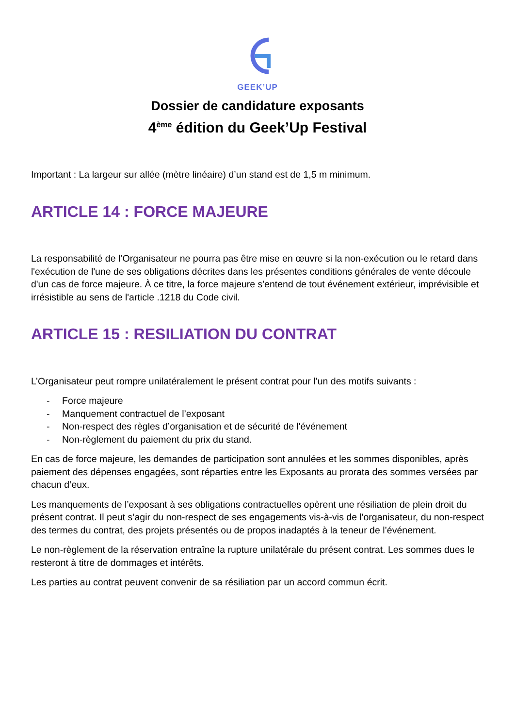GEEK’UP
Dossier de candidature exposants
4<sup>ème</sup> édition du Geek’Up Festival
Important : La largeur sur allée (mètre linéaire) d’un stand est de 1,5 m minimum.
ARTICLE 14 : FORCE MAJEURE
La responsabilité de l’Organisateur ne pourra pas être mise en œuvre si la non-exécution ou le retard dans l'exécution de l'une de ses obligations décrites dans les présentes conditions générales de vente découle d'un cas de force majeure. À ce titre, la force majeure s'entend de tout événement extérieur, imprévisible et irrésistible au sens de l'article .1218 du Code civil.
ARTICLE 15 : RESILIATION DU CONTRAT
L’Organisateur peut rompre unilatéralement le présent contrat pour l’un des motifs suivants :
- Force majeure
- Manquement contractuel de l’exposant
- Non-respect des règles d’organisation et de sécurité de l'événement
- Non-règlement du paiement du prix du stand.
En cas de force majeure, les demandes de participation sont annulées et les sommes disponibles, après paiement des dépenses engagées, sont réparties entre les Exposants au prorata des sommes versées par chacun d’eux.
Les manquements de l’exposant à ses obligations contractuelles opèrent une résiliation de plein droit du présent contrat. Il peut s’agir du non-respect de ses engagements vis-à-vis de l'organisateur, du non-respect des termes du contrat, des projets présentés ou de propos inadaptés à la teneur de l’événement.
Le non-règlement de la réservation entraîne la rupture unilatérale du présent contrat. Les sommes dues le resteront à titre de dommages et intérêts.
Les parties au contrat peuvent convenir de sa résiliation par un accord commun écrit.